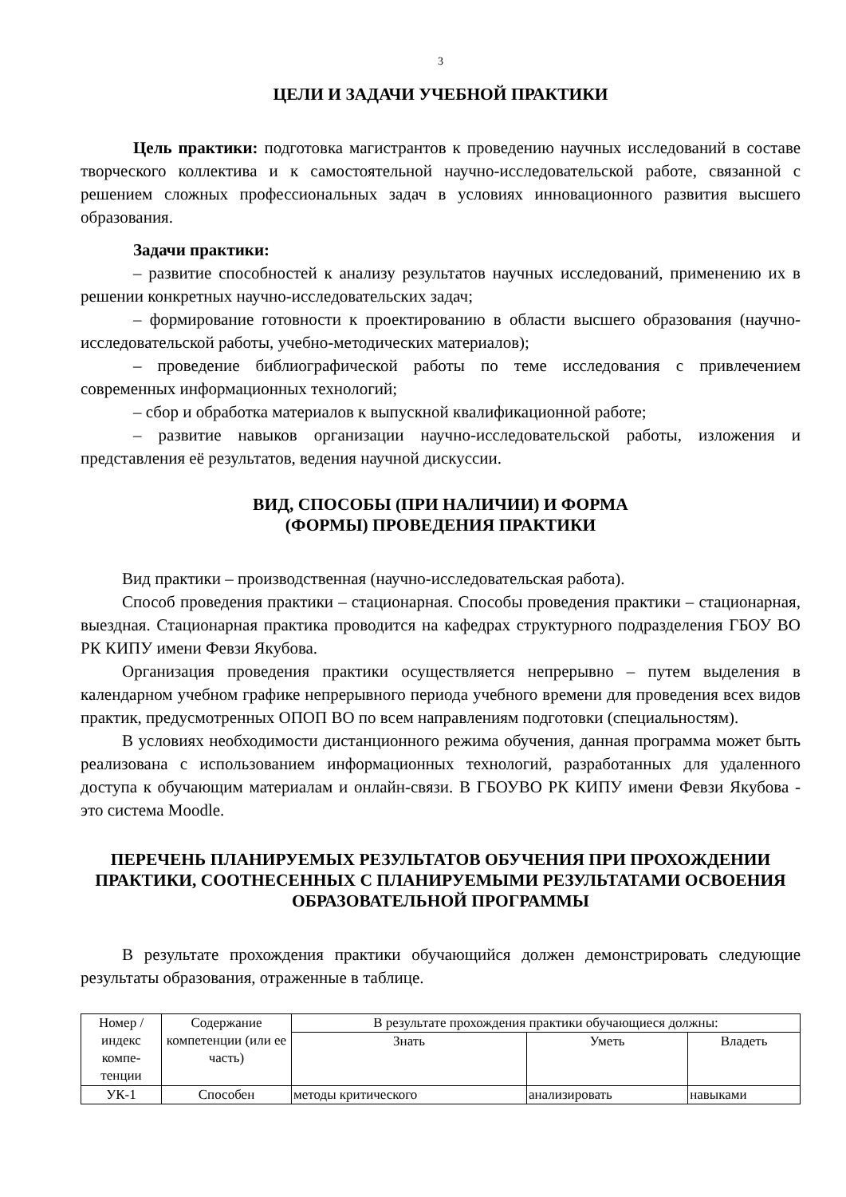3
ЦЕЛИ И ЗАДАЧИ УЧЕБНОЙ ПРАКТИКИ
Цель практики: подготовка магистрантов к проведению научных исследований в составе творческого коллектива и к самостоятельной научно-исследовательской работе, связанной с решением сложных профессиональных задач в условиях инновационного развития высшего образования.
Задачи практики:
– развитие способностей к анализу результатов научных исследований, применению их в решении конкретных научно-исследовательских задач;
– формирование готовности к проектированию в области высшего образования (научно-исследовательской работы, учебно-методических материалов);
– проведение библиографической работы по теме исследования с привлечением современных информационных технологий;
– сбор и обработка материалов к выпускной квалификационной работе;
– развитие навыков организации научно-исследовательской работы, изложения и представления её результатов, ведения научной дискуссии.
ВИД, СПОСОБЫ (ПРИ НАЛИЧИИ) И ФОРМА
(ФОРМЫ) ПРОВЕДЕНИЯ ПРАКТИКИ
Вид практики – производственная (научно-исследовательская работа).
Способ проведения практики – стационарная. Способы проведения практики – стационарная, выездная. Стационарная практика проводится на кафедрах структурного подразделения ГБОУ ВО РК КИПУ имени Февзи Якубова.
Организация проведения практики осуществляется непрерывно – путем выделения в календарном учебном графике непрерывного периода учебного времени для проведения всех видов практик, предусмотренных ОПОП ВО по всем направлениям подготовки (специальностям).
В условиях необходимости дистанционного режима обучения, данная программа может быть реализована с использованием информационных технологий, разработанных для удаленного доступа к обучающим материалам и онлайн-связи. В ГБОУВО РК КИПУ имени Февзи Якубова - это система Moodle.
ПЕРЕЧЕНЬ ПЛАНИРУЕМЫХ РЕЗУЛЬТАТОВ ОБУЧЕНИЯ ПРИ ПРОХОЖДЕНИИ ПРАКТИКИ, СООТНЕСЕННЫХ С ПЛАНИРУЕМЫМИ РЕЗУЛЬТАТАМИ ОСВОЕНИЯ ОБРАЗОВАТЕЛЬНОЙ ПРОГРАММЫ
В результате прохождения практики обучающийся должен демонстрировать следующие результаты образования, отраженные в таблице.
| Номер /индекс компе-тенции | Содержание компетенции (или ее часть) | В результате прохождения практики обучающиеся должны: | | |
| --- | --- | --- | --- | --- |
| | | Знать | Уметь | Владеть |
| УК-1 | Способен | методы критического | анализировать | навыками |